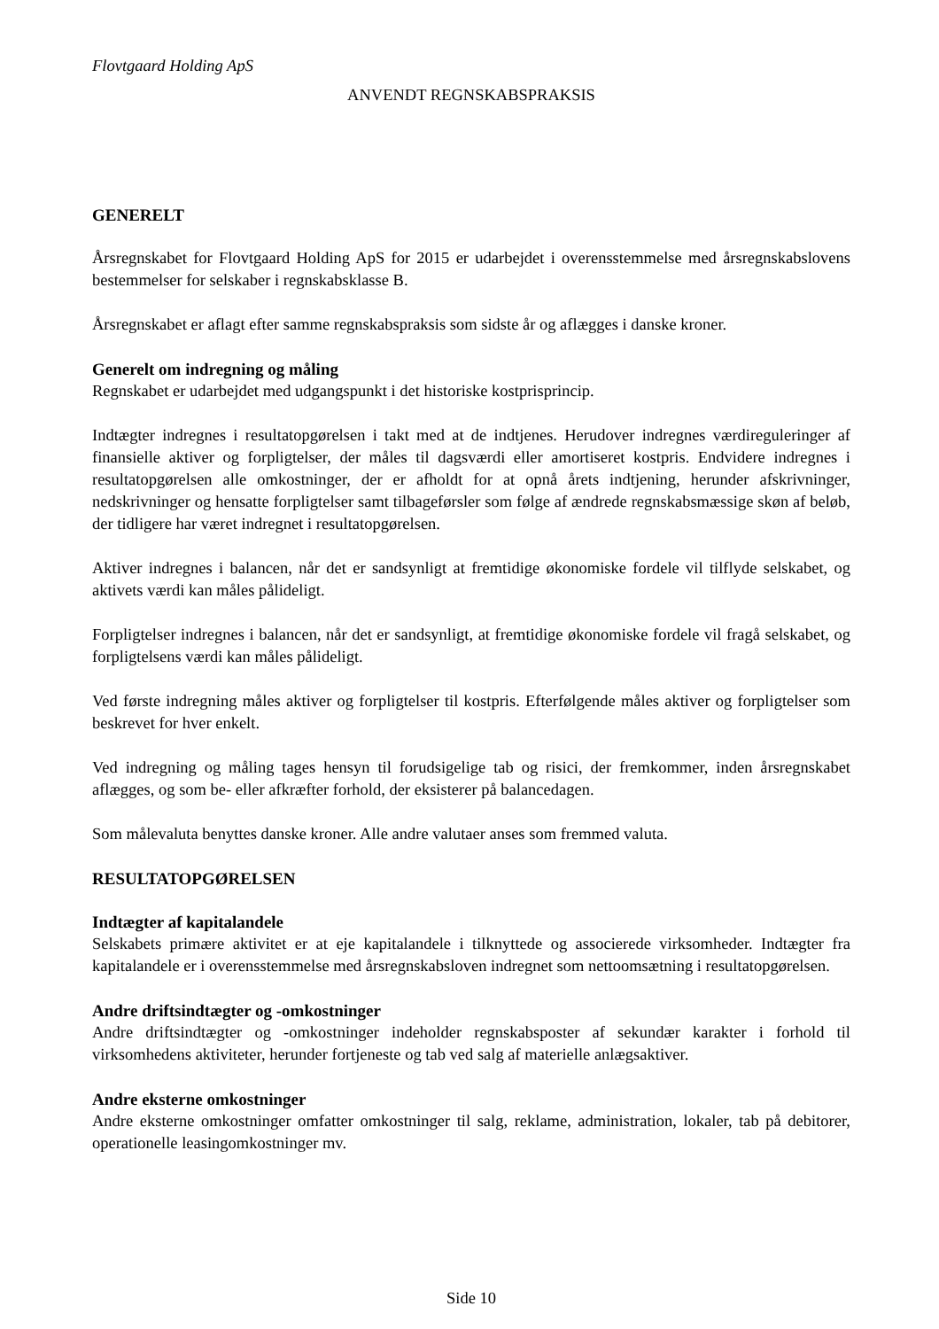Flovtgaard Holding ApS
ANVENDT REGNSKABSPRAKSIS
GENERELT
Årsregnskabet for Flovtgaard Holding ApS for 2015 er udarbejdet i overensstemmelse med årsregnskabslovens bestemmelser for selskaber i regnskabsklasse B.
Årsregnskabet er aflagt efter samme regnskabspraksis som sidste år og aflægges i danske kroner.
Generelt om indregning og måling
Regnskabet er udarbejdet med udgangspunkt i det historiske kostprisprincip.
Indtægter indregnes i resultatopgørelsen i takt med at de indtjenes. Herudover indregnes værdireguleringer af finansielle aktiver og forpligtelser, der måles til dagsværdi eller amortiseret kostpris. Endvidere indregnes i resultatopgørelsen alle omkostninger, der er afholdt for at opnå årets indtjening, herunder afskrivninger, nedskrivninger og hensatte forpligtelser samt tilbageførsler som følge af ændrede regnskabsmæssige skøn af beløb, der tidligere har været indregnet i resultatopgørelsen.
Aktiver indregnes i balancen, når det er sandsynligt at fremtidige økonomiske fordele vil tilflyde selskabet, og aktivets værdi kan måles pålideligt.
Forpligtelser indregnes i balancen, når det er sandsynligt, at fremtidige økonomiske fordele vil fragå selskabet, og forpligtelsens værdi kan måles pålideligt.
Ved første indregning måles aktiver og forpligtelser til kostpris. Efterfølgende måles aktiver og forpligtelser som beskrevet for hver enkelt.
Ved indregning og måling tages hensyn til forudsigelige tab og risici, der fremkommer, inden årsregnskabet aflægges, og som be- eller afkræfter forhold, der eksisterer på balancedagen.
Som målevaluta benyttes danske kroner. Alle andre valutaer anses som fremmed valuta.
RESULTATOPGØRELSEN
Indtægter af kapitalandele
Selskabets primære aktivitet er at eje kapitalandele i tilknyttede og associerede virksomheder. Indtægter fra kapitalandele er i overensstemmelse med årsregnskabsloven indregnet som nettoomsætning i resultatopgørelsen.
Andre driftsindtægter og -omkostninger
Andre driftsindtægter og -omkostninger indeholder regnskabsposter af sekundær karakter i forhold til virksomhedens aktiviteter, herunder fortjeneste og tab ved salg af materielle anlægsaktiver.
Andre eksterne omkostninger
Andre eksterne omkostninger omfatter omkostninger til salg, reklame, administration, lokaler, tab på debitorer, operationelle leasingomkostninger mv.
Side 10